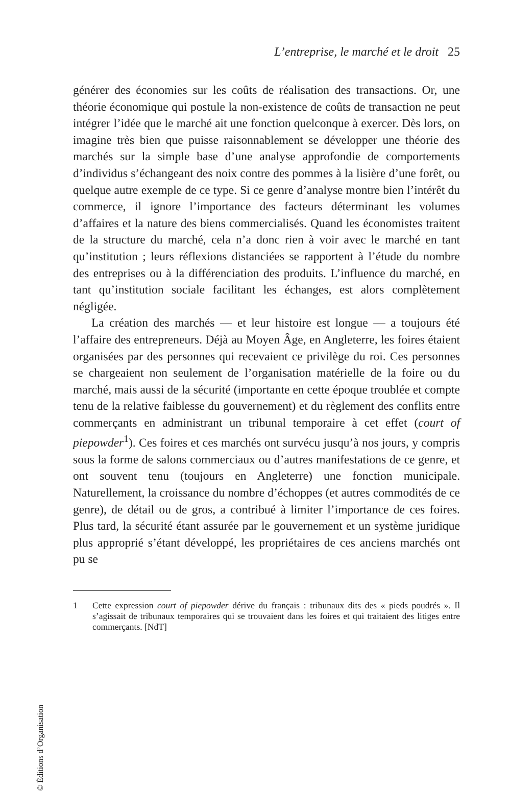L’entreprise, le marché et le droit 25
générer des économies sur les coûts de réalisation des transactions. Or, une théorie économique qui postule la non-existence de coûts de transaction ne peut intégrer l’idée que le marché ait une fonction quelconque à exercer. Dès lors, on imagine très bien que puisse raisonnablement se développer une théorie des marchés sur la simple base d’une analyse approfondie de comportements d’individus s’échangeant des noix contre des pommes à la lisière d’une forêt, ou quelque autre exemple de ce type. Si ce genre d’analyse montre bien l’intérêt du commerce, il ignore l’importance des facteurs déterminant les volumes d’affaires et la nature des biens commercialisés. Quand les économistes traitent de la structure du marché, cela n’a donc rien à voir avec le marché en tant qu’institution ; leurs réflexions distanciées se rapportent à l’étude du nombre des entreprises ou à la différenciation des produits. L’influence du marché, en tant qu’institution sociale facilitant les échanges, est alors complètement négligée.
La création des marchés — et leur histoire est longue — a toujours été l’affaire des entrepreneurs. Déjà au Moyen Âge, en Angleterre, les foires étaient organisées par des personnes qui recevaient ce privilège du roi. Ces personnes se chargeaient non seulement de l’organisation matérielle de la foire ou du marché, mais aussi de la sécurité (importante en cette époque troublée et compte tenu de la relative faiblesse du gouvernement) et du règlement des conflits entre commerçants en administrant un tribunal temporaire à cet effet (court of piepowder<sup>1</sup>). Ces foires et ces marchés ont survécu jusqu’à nos jours, y compris sous la forme de salons commerciaux ou d’autres manifestations de ce genre, et ont souvent tenu (toujours en Angleterre) une fonction municipale. Naturellement, la croissance du nombre d’échoppes (et autres commodités de ce genre), de détail ou de gros, a contribué à limiter l’importance de ces foires. Plus tard, la sécurité étant assurée par le gouvernement et un système juridique plus approprié s’étant développé, les propriétaires de ces anciens marchés ont pu se
1 Cette expression court of piepowder dérive du français : tribunaux dits des « pieds poudrés ». Il s’agissait de tribunaux temporaires qui se trouvaient dans les foires et qui traitaient des litiges entre commerçants. [NdT]
© Éditions d’Organisation